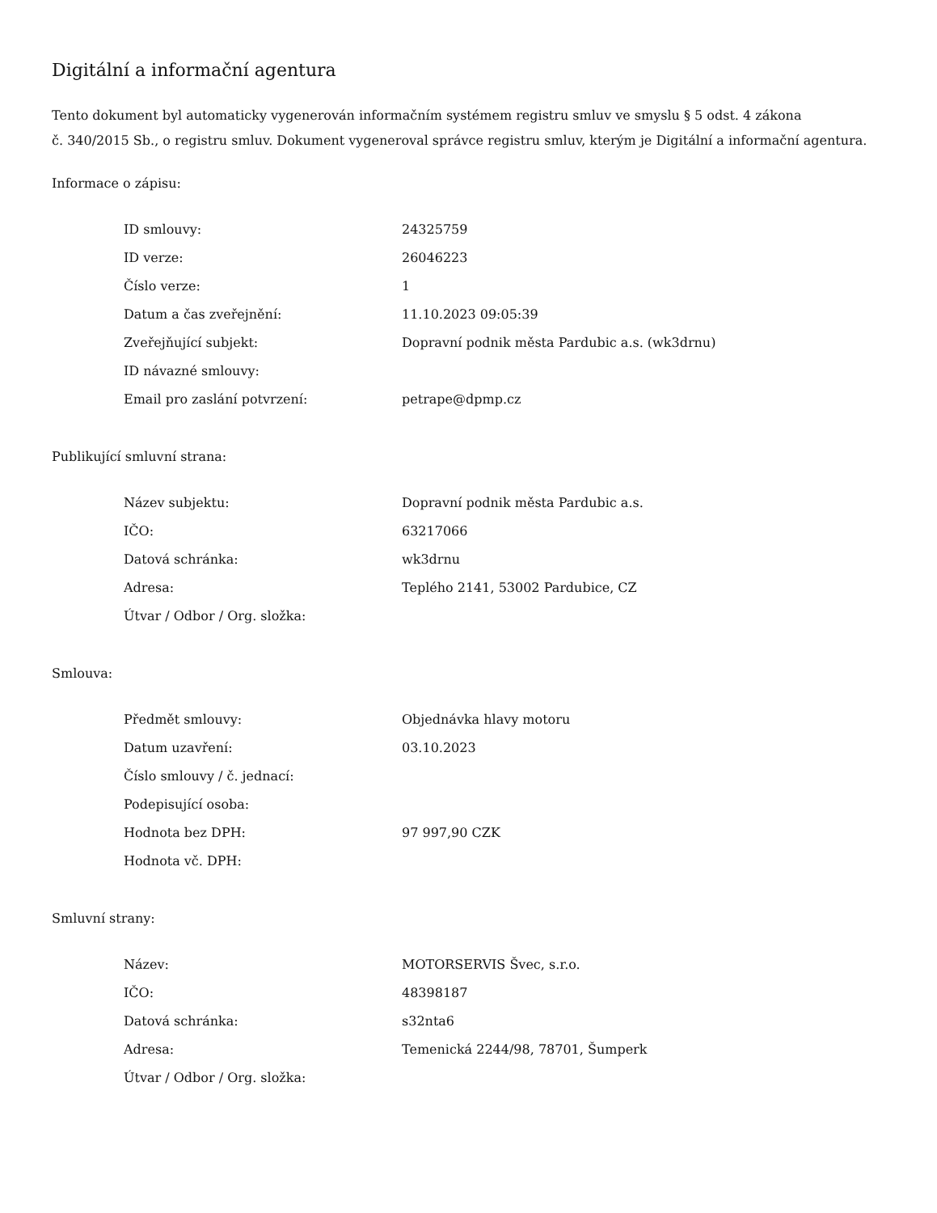Digitální a informační agentura
Tento dokument byl automaticky vygenerován informačním systémem registru smluv ve smyslu § 5 odst. 4 zákona
č. 340/2015 Sb., o registru smluv. Dokument vygeneroval správce registru smluv, kterým je Digitální a informační agentura.
Informace o zápisu:
| ID smlouvy: | 24325759 |
| ID verze: | 26046223 |
| Číslo verze: | 1 |
| Datum a čas zveřejnění: | 11.10.2023 09:05:39 |
| Zveřejňující subjekt: | Dopravní podnik města Pardubic a.s. (wk3drnu) |
| ID návazné smlouvy: | |
| Email pro zaslání potvrzení: | petrape@dpmp.cz |
Publikující smluvní strana:
| Název subjektu: | Dopravní podnik města Pardubic a.s. |
| IČO: | 63217066 |
| Datová schránka: | wk3drnu |
| Adresa: | Teplého 2141, 53002 Pardubice, CZ |
| Útvar / Odbor / Org. složka: | |
Smlouva:
| Předmět smlouvy: | Objednávka hlavy motoru |
| Datum uzavření: | 03.10.2023 |
| Číslo smlouvy / č. jednací: | |
| Podepisující osoba: | |
| Hodnota bez DPH: | 97 997,90 CZK |
| Hodnota vč. DPH: | |
Smluvní strany:
| Název: | MOTORSERVIS Švec, s.r.o. |
| IČO: | 48398187 |
| Datová schránka: | s32nta6 |
| Adresa: | Temenická 2244/98, 78701, Šumperk |
| Útvar / Odbor / Org. složka: | |